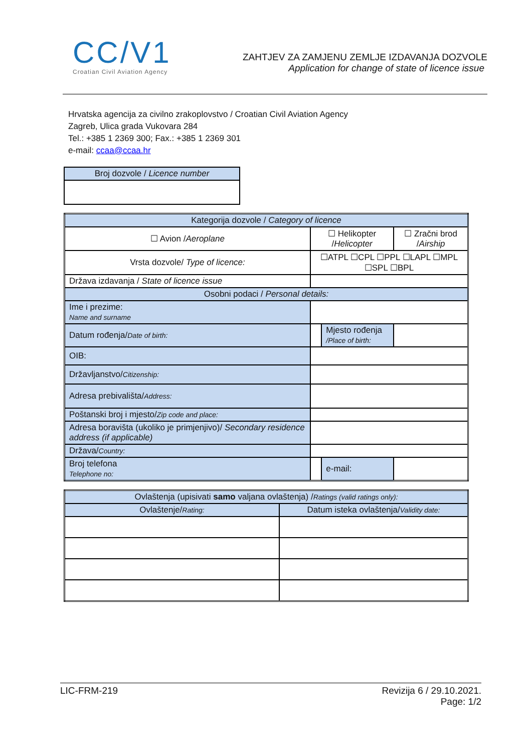CC/V1
Croatian Civil Aviation Agency
ZAHTJEV ZA ZAMJENU ZEMLJE IZDAVANJA DOZVOLE
Application for change of state of licence issue
Hrvatska agencija za civilno zrakoplovstvo / Croatian Civil Aviation Agency
Zagreb, Ulica grada Vukovara 284
Tel.: +385 1 2369 300; Fax.: +385 1 2369 301
e-mail: ccaa@ccaa.hr
| Broj dozvole / Licence number |
| Kategorija dozvole / Category of licence | | | | |
| ☐ Avion / Aeroplane | | ☐ Helikopter / Helicopter | | ☐ Zračni brod / Airship |
| Vrsta dozvole/ Type of licence: | | ☐ATPL ☐CPL ☐PPL ☐LAPL ☐MPL ☐SPL ☐BPL | | |
| Država izdavanja / State of licence issue | | | | |
| Osobni podaci / Personal details: | | | | |
| Ime i prezime: Name and surname | | | | |
| Datum rođenja/ Date of birth: | | | Mjesto rođenja /Place of birth: | |
| OIB: | | | | |
| Državljanstvo/ Citizenship: | | | | |
| Adresa prebivališta/ Address: | | | | |
| Poštanski broj i mjesto/ Zip code and place: | | | | |
| Adresa boravišta (ukoliko je primjenjivo)/ Secondary residence address (if applicable) | | | | |
| Država/ Country: | | | | |
| Broj telefona Telephone no: | | | e-mail: | |
| Ovlaštenja (upisivati samo valjana ovlaštenja) / Ratings (valid ratings only): | |
| Ovlaštenje/ Rating: | Datum isteka ovlaštenja/ Validity date: |
LIC-FRM-219 Revizija 6 / 29.10.2021.
Page: 1/2